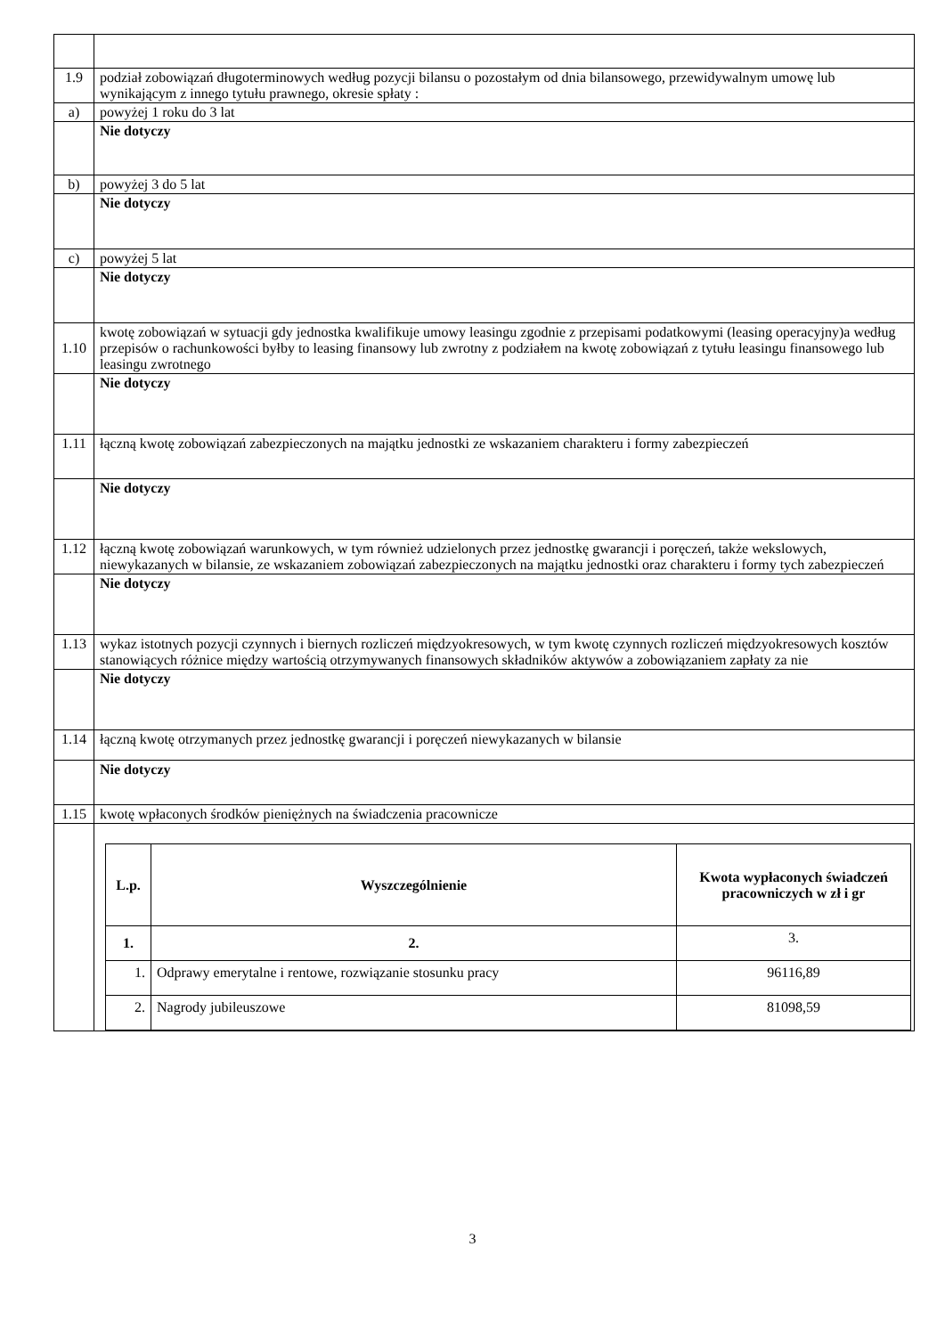| 1.9 | podział zobowiązań długoterminowych według pozycji bilansu o pozostałym od dnia bilansowego, przewidywalnym umowę lub wynikającym z innego tytułu prawnego, okresie spłaty : |
| a) | powyżej 1 roku do 3 lat |
| | Nie dotyczy |
| b) | powyżej 3 do 5 lat |
| | Nie dotyczy |
| c) | powyżej 5 lat |
| | Nie dotyczy |
| 1.10 | kwotę zobowiązań w sytuacji gdy jednostka kwalifikuje umowy leasingu zgodnie z przepisami podatkowymi (leasing operacyjny)a według przepisów o rachunkowości byłby to leasing finansowy lub zwrotny z podziałem na kwotę zobowiązań z tytułu leasingu finansowego lub leasingu zwrotnego |
| | Nie dotyczy |
| 1.11 | łączną kwotę zobowiązań zabezpieczonych na majątku jednostki ze wskazaniem charakteru i formy zabezpieczeń |
| | Nie dotyczy |
| 1.12 | łączną kwotę zobowiązań warunkowych, w tym również udzielonych przez jednostkę gwarancji i poręczeń, także wekslowych, niewykazanych w bilansie, ze wskazaniem zobowiązań zabezpieczonych na majątku jednostki oraz charakteru i formy tych zabezpieczeń |
| | Nie dotyczy |
| 1.13 | wykaz istotnych pozycji czynnych i biernych rozliczeń międzyokresowych, w tym kwotę czynnych rozliczeń międzyokresowych kosztów stanowiących różnice między wartością otrzymywanych finansowych składników aktywów a zobowiązaniem zapłaty za nie |
| | Nie dotyczy |
| 1.14 | łączną kwotę otrzymanych przez jednostkę gwarancji i poręczeń niewykazanych w bilansie |
| | Nie dotyczy |
| 1.15 | kwotę wpłaconych środków pieniężnych na świadczenia pracownicze |
| | / L.p. / Wyszczególnienie / Kwota wypłaconych świadczeń pracowniczych w zł i gr / / --- / --- / --- / / 1. / 2. / 3. / / 1. / Odprawy emerytalne i rentowe, rozwiązanie stosunku pracy / 96116,89 / / 2. / Nagrody jubileuszowe / 81098,59 / |
3